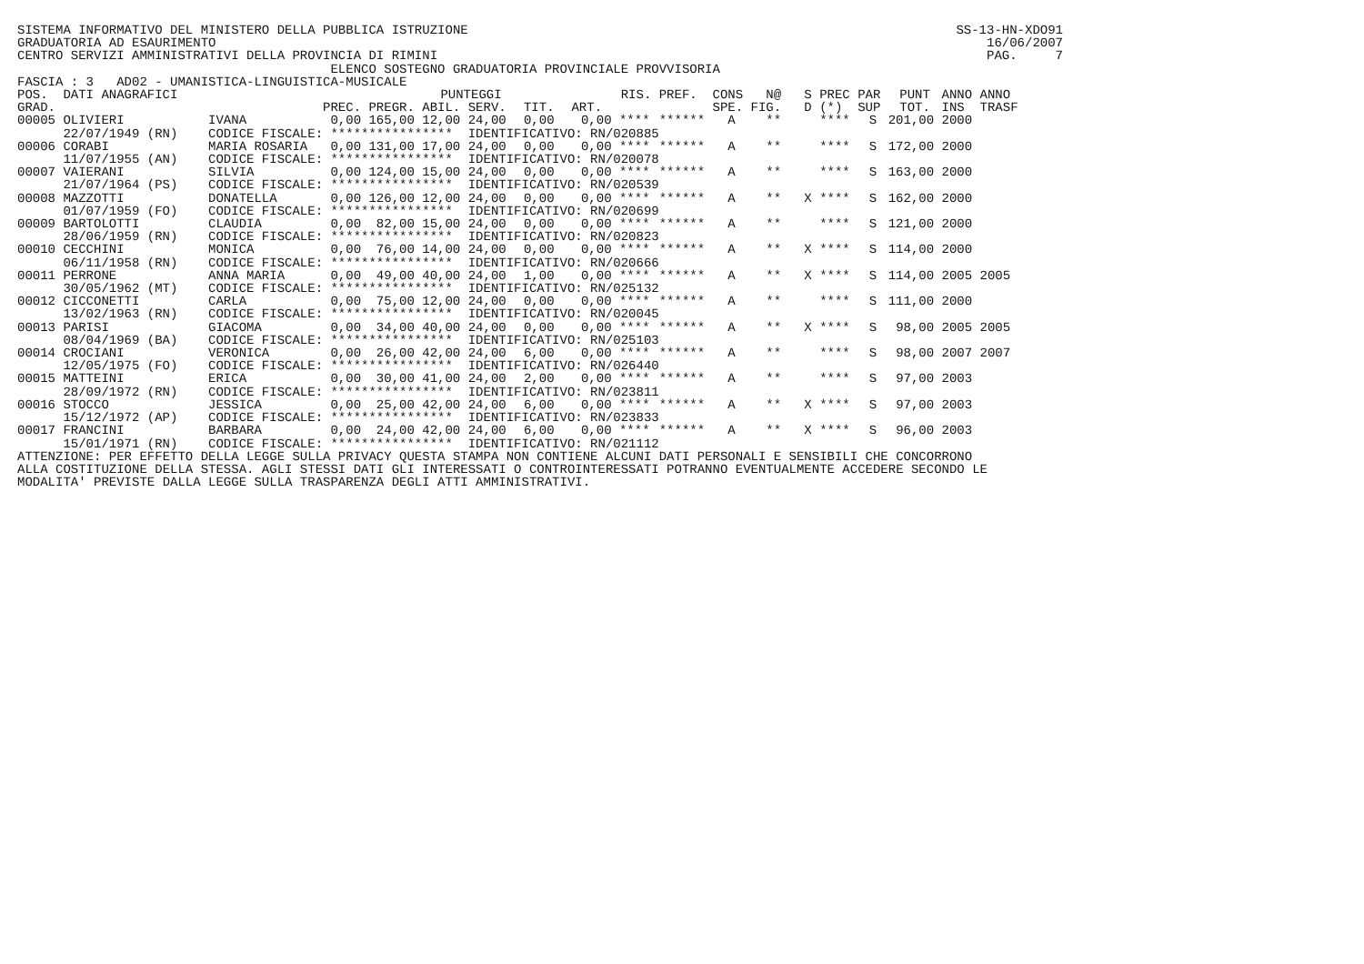SISTEMA INFORMATIVO DEL MINISTERO DELLA PUBBLICA ISTRUZIONE SS-13-HN-XDO91
GRADUATORIA AD ESAURIMENTO 16/06/2007
CENTRO SERVIZI AMMINISTRATIVI DELLA PROVINCIA DI RIMINI PAG. 7
ELENCO SOSTEGNO GRADUATORIA PROVINCIALE PROVVISORIA
FASCIA : 3 AD02 - UMANISTICA-LINGUISTICA-MUSICALE
| POS. | DATI ANAGRAFICI | | PUNTEGGI | | | | | | RIS. | PREF. | CONS | N@ | S | PREC | PAR | PUNT | ANNO | ANNO |
| --- | --- | --- | --- | --- | --- | --- | --- | --- | --- | --- | --- | --- | --- | --- | --- | --- | --- | --- |
| GRAD. | | | PREC. | PREGR. | ABIL. | SERV. | TIT. | ART. | | | SPE. | FIG. | D | (*) | SUP | TOT. | INS | TRASF |
| 00005 | OLIVIERI | IVANA | 0,00 | 165,00 | 12,00 | 24,00 | 0,00 | 0,00 | **** | ****** | A | ** | | **** | S | 201,00 | 2000 | |
| | 22/07/1949 (RN) | CODICE FISCALE: **************** | | | | IDENTIFICATIVO: RN/020885 | | | | | | | | | | | | |
| 00006 | CORABI | MARIA ROSARIA | 0,00 | 131,00 | 17,00 | 24,00 | 0,00 | 0,00 | **** | ****** | A | ** | | **** | S | 172,00 | 2000 | |
| | 11/07/1955 (AN) | CODICE FISCALE: **************** | | | | IDENTIFICATIVO: RN/020078 | | | | | | | | | | | | |
| 00007 | VAIERANI | SILVIA | 0,00 | 124,00 | 15,00 | 24,00 | 0,00 | 0,00 | **** | ****** | A | ** | | **** | S | 163,00 | 2000 | |
| | 21/07/1964 (PS) | CODICE FISCALE: **************** | | | | IDENTIFICATIVO: RN/020539 | | | | | | | | | | | | |
| 00008 | MAZZOTTI | DONATELLA | 0,00 | 126,00 | 12,00 | 24,00 | 0,00 | 0,00 | **** | ****** | A | ** | X | **** | S | 162,00 | 2000 | |
| | 01/07/1959 (FO) | CODICE FISCALE: **************** | | | | IDENTIFICATIVO: RN/020699 | | | | | | | | | | | | |
| 00009 | BARTOLOTTI | CLAUDIA | 0,00 | 82,00 | 15,00 | 24,00 | 0,00 | 0,00 | **** | ****** | A | ** | | **** | S | 121,00 | 2000 | |
| | 28/06/1959 (RN) | CODICE FISCALE: **************** | | | | IDENTIFICATIVO: RN/020823 | | | | | | | | | | | | |
| 00010 | CECCHINI | MONICA | 0,00 | 76,00 | 14,00 | 24,00 | 0,00 | 0,00 | **** | ****** | A | ** | X | **** | S | 114,00 | 2000 | |
| | 06/11/1958 (RN) | CODICE FISCALE: **************** | | | | IDENTIFICATIVO: RN/020666 | | | | | | | | | | | | |
| 00011 | PERRONE | ANNA MARIA | 0,00 | 49,00 | 40,00 | 24,00 | 1,00 | 0,00 | **** | ****** | A | ** | X | **** | S | 114,00 | 2005 | 2005 |
| | 30/05/1962 (MT) | CODICE FISCALE: **************** | | | | IDENTIFICATIVO: RN/025132 | | | | | | | | | | | | |
| 00012 | CICCONETTI | CARLA | 0,00 | 75,00 | 12,00 | 24,00 | 0,00 | 0,00 | **** | ****** | A | ** | | **** | S | 111,00 | 2000 | |
| | 13/02/1963 (RN) | CODICE FISCALE: **************** | | | | IDENTIFICATIVO: RN/020045 | | | | | | | | | | | | |
| 00013 | PARISI | GIACOMA | 0,00 | 34,00 | 40,00 | 24,00 | 0,00 | 0,00 | **** | ****** | A | ** | X | **** | S | 98,00 | 2005 | 2005 |
| | 08/04/1969 (BA) | CODICE FISCALE: **************** | | | | IDENTIFICATIVO: RN/025103 | | | | | | | | | | | | |
| 00014 | CROCIANI | VERONICA | 0,00 | 26,00 | 42,00 | 24,00 | 6,00 | 0,00 | **** | ****** | A | ** | | **** | S | 98,00 | 2007 | 2007 |
| | 12/05/1975 (FO) | CODICE FISCALE: **************** | | | | IDENTIFICATIVO: RN/026440 | | | | | | | | | | | | |
| 00015 | MATTEINI | ERICA | 0,00 | 30,00 | 41,00 | 24,00 | 2,00 | 0,00 | **** | ****** | A | ** | | **** | S | 97,00 | 2003 | |
| | 28/09/1972 (RN) | CODICE FISCALE: **************** | | | | IDENTIFICATIVO: RN/023811 | | | | | | | | | | | | |
| 00016 | STOCCO | JESSICA | 0,00 | 25,00 | 42,00 | 24,00 | 6,00 | 0,00 | **** | ****** | A | ** | X | **** | S | 97,00 | 2003 | |
| | 15/12/1972 (AP) | CODICE FISCALE: **************** | | | | IDENTIFICATIVO: RN/023833 | | | | | | | | | | | | |
| 00017 | FRANCINI | BARBARA | 0,00 | 24,00 | 42,00 | 24,00 | 6,00 | 0,00 | **** | ****** | A | ** | X | **** | S | 96,00 | 2003 | |
| | 15/01/1971 (RN) | CODICE FISCALE: **************** | | | | IDENTIFICATIVO: RN/021112 | | | | | | | | | | | | |
ATTENZIONE: PER EFFETTO DELLA LEGGE SULLA PRIVACY QUESTA STAMPA NON CONTIENE ALCUNI DATI PERSONALI E SENSIBILI CHE CONCORRONO ALLA COSTITUZIONE DELLA STESSA. AGLI STESSI DATI GLI INTERESSATI O CONTROINTERESSATI POTRANNO EVENTUALMENTE ACCEDERE SECONDO LE MODALITA' PREVISTE DALLA LEGGE SULLA TRASPARENZA DEGLI ATTI AMMINISTRATIVI.